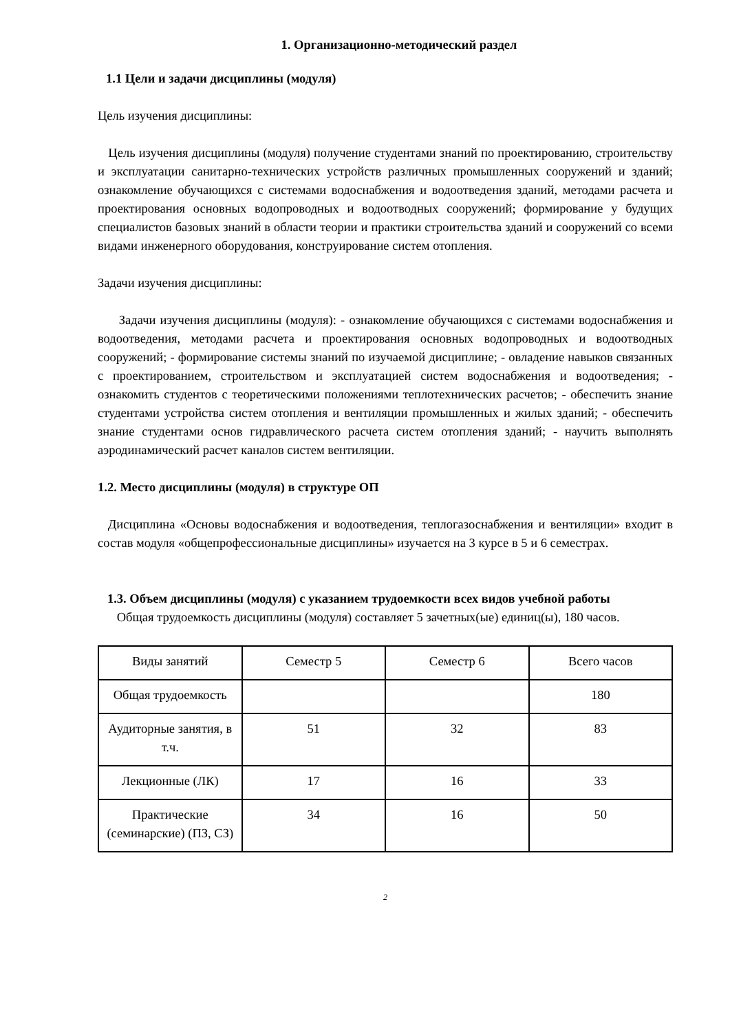1. Организационно-методический раздел
1.1 Цели и задачи дисциплины (модуля)
Цель изучения дисциплины:
Цель изучения дисциплины (модуля) получение студентами знаний по проектированию, строительству и эксплуатации санитарно-технических устройств различных промышленных сооружений и зданий; ознакомление обучающихся с системами водоснабжения и водоотведения зданий, методами расчета и проектирования основных водопроводных и водоотводных сооружений; формирование у будущих специалистов базовых знаний в области теории и практики строительства зданий и сооружений со всеми видами инженерного оборудования, конструирование систем отопления.
Задачи изучения дисциплины:
Задачи изучения дисциплины (модуля): - ознакомление обучающихся с системами водоснабжения и водоотведения, методами расчета и проектирования основных водопроводных и водоотводных сооружений; - формирование системы знаний по изучаемой дисциплине; - овладение навыков связанных с проектированием, строительством и эксплуатацией систем водоснабжения и водоотведения; - ознакомить студентов с теоретическими положениями теплотехнических расчетов; - обеспечить знание студентами устройства систем отопления и вентиляции промышленных и жилых зданий; - обеспечить знание студентами основ гидравлического расчета систем отопления зданий; - научить выполнять аэродинамический расчет каналов систем вентиляции.
1.2. Место дисциплины (модуля) в структуре ОП
Дисциплина «Основы водоснабжения и водоотведения, теплогазоснабжения и вентиляции» входит в состав модуля «общепрофессиональные дисциплины» изучается на 3 курсе в 5 и 6 семестрах.
1.3. Объем дисциплины (модуля) с указанием трудоемкости всех видов учебной работы
Общая трудоемкость дисциплины (модуля) составляет 5 зачетных(ые) единиц(ы), 180 часов.
| Виды занятий | Семестр 5 | Семестр 6 | Всего часов |
| Общая трудоемкость | | | 180 |
| Аудиторные занятия, в т.ч. | 51 | 32 | 83 |
| Лекционные (ЛК) | 17 | 16 | 33 |
| Практические (семинарские) (ПЗ, СЗ) | 34 | 16 | 50 |
2